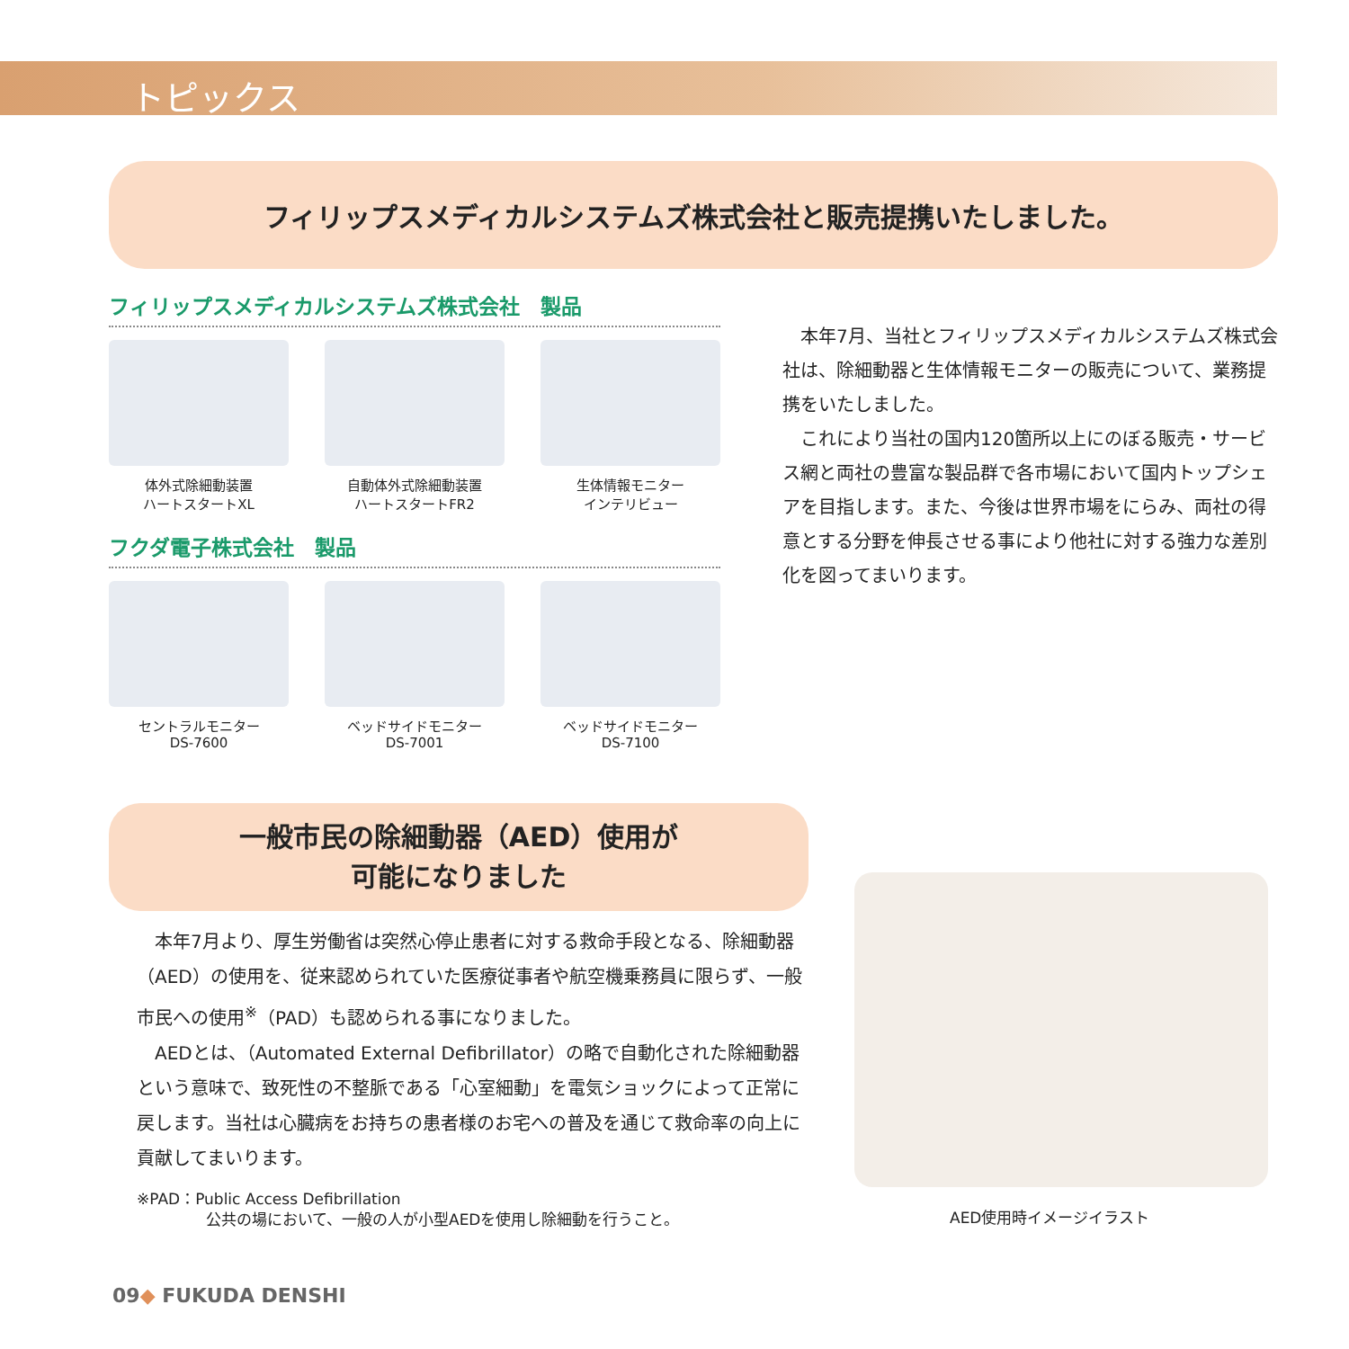トピックス
フィリップスメディカルシステムズ株式会社と販売提携いたしました。
フィリップスメディカルシステムズ株式会社　製品
体外式除細動装置
ハートスタートXL
自動体外式除細動装置
ハートスタートFR2
生体情報モニター
インテリビュー
フクダ電子株式会社　製品
セントラルモニター
DS-7600
ベッドサイドモニター
DS-7001
ベッドサイドモニター
DS-7100
本年7月、当社とフィリップスメディカルシステムズ株式会社は、除細動器と生体情報モニターの販売について、業務提携をいたしました。
これにより当社の国内120箇所以上にのぼる販売・サービス網と両社の豊富な製品群で各市場において国内トップシェアを目指します。また、今後は世界市場をにらみ、両社の得意とする分野を伸長させる事により他社に対する強力な差別化を図ってまいります。
一般市民の除細動器（AED）使用が
可能になりました
本年7月より、厚生労働省は突然心停止患者に対する救命手段となる、除細動器（AED）の使用を、従来認められていた医療従事者や航空機乗務員に限らず、一般市民への使用<sup>※</sup>（PAD）も認められる事になりました。
AEDとは、（Automated External Defibrillator）の略で自動化された除細動器という意味で、致死性の不整脈である「心室細動」を電気ショックによって正常に戻します。当社は心臓病をお持ちの患者様のお宅への普及を通じて救命率の向上に貢献してまいります。
※PAD：Public Access Defibrillation
公共の場において、一般の人が小型AEDを使用し除細動を行うこと。
AED使用時イメージイラスト
09◆ FUKUDA DENSHI